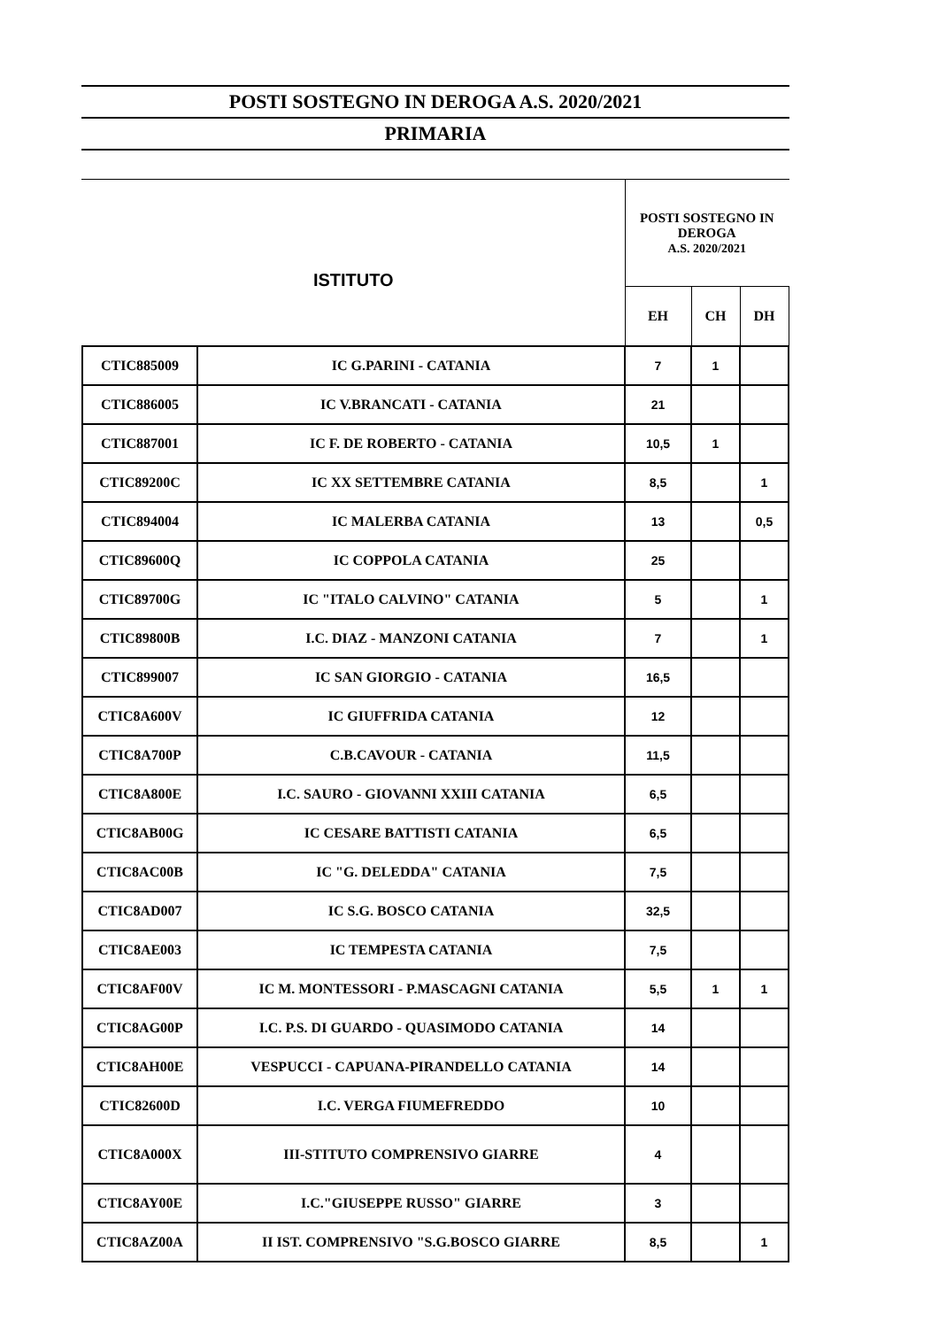POSTI SOSTEGNO IN DEROGA A.S. 2020/2021
PRIMARIA
| ISTITUTO | | POSTI SOSTEGNO IN DEROGA A.S. 2020/2021 | | |
| --- | --- | --- | --- | --- |
| | | EH | CH | DH |
| CTIC885009 | IC G.PARINI - CATANIA | 7 | 1 | |
| CTIC886005 | IC V.BRANCATI - CATANIA | 21 | | |
| CTIC887001 | IC F. DE ROBERTO - CATANIA | 10,5 | 1 | |
| CTIC89200C | IC XX SETTEMBRE CATANIA | 8,5 | | 1 |
| CTIC894004 | IC MALERBA CATANIA | 13 | | 0,5 |
| CTIC89600Q | IC COPPOLA CATANIA | 25 | | |
| CTIC89700G | IC "ITALO CALVINO" CATANIA | 5 | | 1 |
| CTIC89800B | I.C. DIAZ - MANZONI CATANIA | 7 | | 1 |
| CTIC899007 | IC SAN GIORGIO - CATANIA | 16,5 | | |
| CTIC8A600V | IC GIUFFRIDA CATANIA | 12 | | |
| CTIC8A700P | C.B.CAVOUR - CATANIA | 11,5 | | |
| CTIC8A800E | I.C. SAURO - GIOVANNI XXIII CATANIA | 6,5 | | |
| CTIC8AB00G | IC CESARE BATTISTI CATANIA | 6,5 | | |
| CTIC8AC00B | IC "G. DELEDDA" CATANIA | 7,5 | | |
| CTIC8AD007 | IC S.G. BOSCO CATANIA | 32,5 | | |
| CTIC8AE003 | IC TEMPESTA CATANIA | 7,5 | | |
| CTIC8AF00V | IC M. MONTESSORI - P.MASCAGNI CATANIA | 5,5 | 1 | 1 |
| CTIC8AG00P | I.C. P.S. DI GUARDO - QUASIMODO CATANIA | 14 | | |
| CTIC8AH00E | VESPUCCI - CAPUANA-PIRANDELLO CATANIA | 14 | | |
| CTIC82600D | I.C. VERGA FIUMEFREDDO | 10 | | |
| CTIC8A000X | III-STITUTO COMPRENSIVO GIARRE | 4 | | |
| CTIC8AY00E | I.C."GIUSEPPE RUSSO" GIARRE | 3 | | |
| CTIC8AZ00A | II IST. COMPRENSIVO "S.G.BOSCO GIARRE | 8,5 | | 1 |